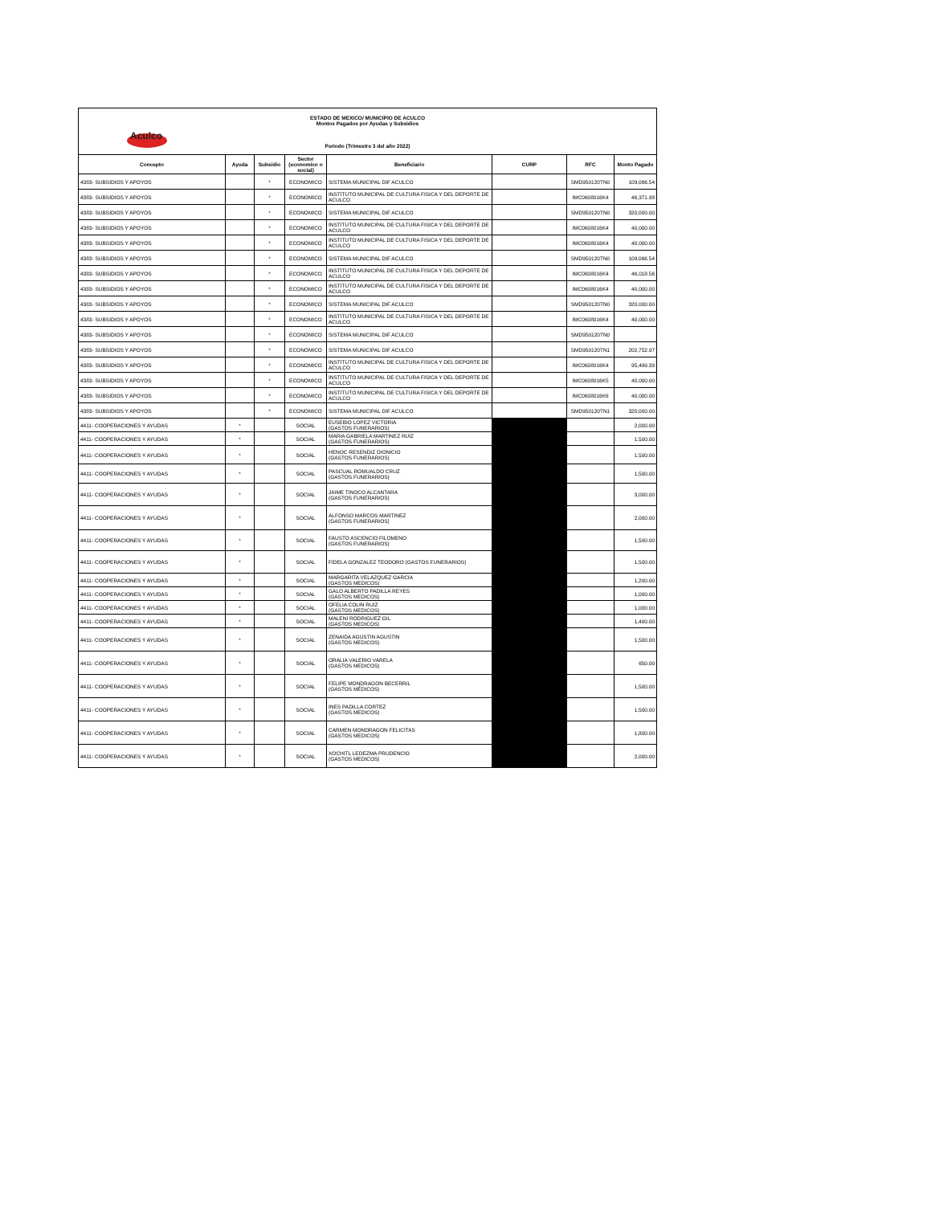| Aculco ESTADO DE MEXICO/ MUNICIPIO DE ACULCO Montos Pagados por Ayudas y Subsidios Periodo (Trimestre 3 del año 2022) | | | | | | | |
| Concepto | Ayuda | Subsidio | Sector (economico o social) | Beneficiario | CURP | RFC | Monto Pagado |
| 4383- SUBSIDIOS Y APOYOS | | * | ECONOMICO | SISTEMA MUNICIPAL DIF ACULCO | | SMD950120TN0 | 109,066.54 |
| 4383- SUBSIDIOS Y APOYOS | | * | ECONOMICO | INSTITUTO MUNICIPAL DE CULTURA FISICA Y DEL DEPORTE DE ACULCO | | IMC0608016K4 | 46,371.98 |
| 4383- SUBSIDIOS Y APOYOS | | * | ECONOMICO | SISTEMA MUNICIPAL DIF ACULCO | | SMD950120TN0 | 320,000.00 |
| 4383- SUBSIDIOS Y APOYOS | | * | ECONOMICO | INSTITUTO MUNICIPAL DE CULTURA FISICA Y DEL DEPORTE DE ACULCO | | IMC0608016K4 | 40,000.00 |
| 4383- SUBSIDIOS Y APOYOS | | * | ECONOMICO | INSTITUTO MUNICIPAL DE CULTURA FISICA Y DEL DEPORTE DE ACULCO | | IMC0608016K4 | 40,000.00 |
| 4383- SUBSIDIOS Y APOYOS | | * | ECONOMICO | SISTEMA MUNICIPAL DIF ACULCO | | SMD950120TN0 | 109,066.54 |
| 4383- SUBSIDIOS Y APOYOS | | * | ECONOMICO | INSTITUTO MUNICIPAL DE CULTURA FISICA Y DEL DEPORTE DE ACULCO | | IMC0608016K4 | 46,018.56 |
| 4383- SUBSIDIOS Y APOYOS | | * | ECONOMICO | INSTITUTO MUNICIPAL DE CULTURA FISICA Y DEL DEPORTE DE ACULCO | | IMC0608016K4 | 40,000.00 |
| 4383- SUBSIDIOS Y APOYOS | | * | ECONOMICO | SISTEMA MUNICIPAL DIF ACULCO | | SMD950120TN0 | 320,000.00 |
| 4383- SUBSIDIOS Y APOYOS | | * | ECONOMICO | INSTITUTO MUNICIPAL DE CULTURA FISICA Y DEL DEPORTE DE ACULCO | | IMC0608016K4 | 40,000.00 |
| 4383- SUBSIDIOS Y APOYOS | | * | ECONOMICO | SISTEMA MUNICIPAL DIF ACULCO | | SMD950120TN0 | |
| 4383- SUBSIDIOS Y APOYOS | | * | ECONOMICO | SISTEMA MUNICIPAL DIF ACULCO | | SMD950120TN1 | 202,752.97 |
| 4383- SUBSIDIOS Y APOYOS | | * | ECONOMICO | INSTITUTO MUNICIPAL DE CULTURA FISICA Y DEL DEPORTE DE ACULCO | | IMC0608016K4 | 95,499.39 |
| 4383- SUBSIDIOS Y APOYOS | | * | ECONOMICO | INSTITUTO MUNICIPAL DE CULTURA FISICA Y DEL DEPORTE DE ACULCO | | IMC0608016K5 | 40,000.00 |
| 4383- SUBSIDIOS Y APOYOS | | * | ECONOMICO | INSTITUTO MUNICIPAL DE CULTURA FISICA Y DEL DEPORTE DE ACULCO | | IMC0608016K6 | 40,000.00 |
| 4383- SUBSIDIOS Y APOYOS | | * | ECONOMICO | SISTEMA MUNICIPAL DIF ACULCO | | SMD950120TN1 | 320,000.00 |
| 4411- COOPERACIONES Y AYUDAS | * | | SOCIAL | EUSEBIO LOPEZ VICTORIA (GASTOS FUNERARIOS) | | | 2,000.00 |
| 4411- COOPERACIONES Y AYUDAS | * | | SOCIAL | MARIA GABRIELA MARTINEZ RUIZ (GASTOS FUNERARIOS) | | | 1,500.00 |
| 4411- COOPERACIONES Y AYUDAS | * | | SOCIAL | HENOC RESENDIZ DIONICIO (GASTOS FUNERARIOS) | | | 1,500.00 |
| 4411- COOPERACIONES Y AYUDAS | * | | SOCIAL | PASCUAL ROMUALDO CRUZ (GASTOS FUNERARIOS) | | | 1,500.00 |
| 4411- COOPERACIONES Y AYUDAS | * | | SOCIAL | JAIME TINOCO ALCANTARA (GASTOS FUNERARIOS) | | | 3,000.00 |
| 4411- COOPERACIONES Y AYUDAS | * | | SOCIAL | ALFONSO MARCOS MARTINEZ (GASTOS FUNERARIOS) | | | 2,000.00 |
| 4411- COOPERACIONES Y AYUDAS | * | | SOCIAL | FAUSTO ASCENCIO FILOMENO (GASTOS FUNERARIOS) | | | 1,500.00 |
| 4411- COOPERACIONES Y AYUDAS | * | | SOCIAL | FIDELA GONZALEZ TEODORO (GASTOS FUNERARIOS) | | | 1,500.00 |
| 4411- COOPERACIONES Y AYUDAS | * | | SOCIAL | MARGARITA VELAZQUEZ GARCIA (GASTOS MEDICOS) | | | 1,200.00 |
| 4411- COOPERACIONES Y AYUDAS | * | | SOCIAL | GALO ALBERTO PADILLA REYES (GASTOS MEDICOS) | | | 1,000.00 |
| 4411- COOPERACIONES Y AYUDAS | * | | SOCIAL | OFELIA COLIN RUIZ (GASTOS MEDICOS) | | | 1,000.00 |
| 4411- COOPERACIONES Y AYUDAS | * | | SOCIAL | MALENI RODRIGUEZ GIL (GASTOS MEDICOS) | | | 1,400.00 |
| 4411- COOPERACIONES Y AYUDAS | * | | SOCIAL | ZENAIDA AGUSTIN AGUSTIN (GASTOS MEDICOS) | | | 1,500.00 |
| 4411- COOPERACIONES Y AYUDAS | * | | SOCIAL | ORALIA VALERIO VARELA (GASTOS MEDICOS) | | | 650.00 |
| 4411- COOPERACIONES Y AYUDAS | * | | SOCIAL | FELIPE MONDRAGON BECERRIL (GASTOS MÉDICOS) | | | 1,500.00 |
| 4411- COOPERACIONES Y AYUDAS | * | | SOCIAL | INES PADILLA CORTEZ (GASTOS MEDICOS) | | | 1,500.00 |
| 4411- COOPERACIONES Y AYUDAS | * | | SOCIAL | CARMEN MONDRAGON FELICITAS (GASTOS MEDICOS) | | | 1,800.00 |
| 4411- COOPERACIONES Y AYUDAS | * | | SOCIAL | XOCHITL LEDEZMA PRUDENCIO (GASTOS MEDICOS) | | | 2,000.00 |